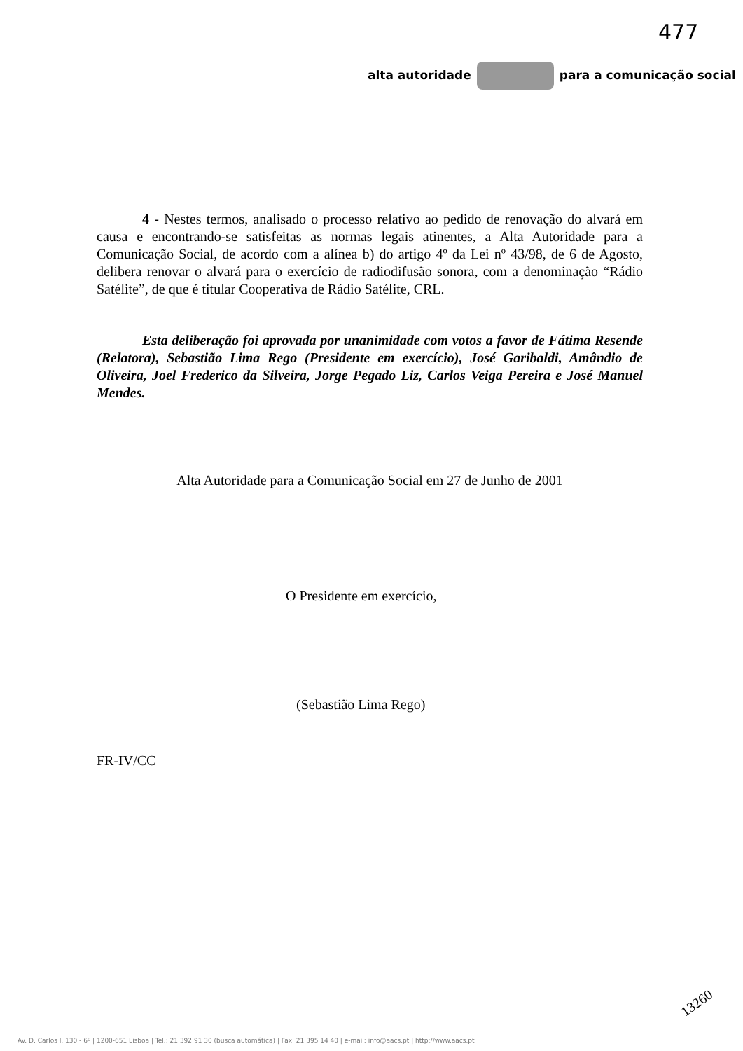477
alta autoridade para a comunicação social
4 - Nestes termos, analisado o processo relativo ao pedido de renovação do alvará em causa e encontrando-se satisfeitas as normas legais atinentes, a Alta Autoridade para a Comunicação Social, de acordo com a alínea b) do artigo 4º da Lei nº 43/98, de 6 de Agosto, delibera renovar o alvará para o exercício de radiodifusão sonora, com a denominação “Rádio Satélite”, de que é titular Cooperativa de Rádio Satélite, CRL.
Esta deliberação foi aprovada por unanimidade com votos a favor de Fátima Resende (Relatora), Sebastião Lima Rego (Presidente em exercício), José Garibaldi, Amândio de Oliveira, Joel Frederico da Silveira, Jorge Pegado Liz, Carlos Veiga Pereira e José Manuel Mendes.
Alta Autoridade para a Comunicação Social em 27 de Junho de 2001
O Presidente em exercício,
(Sebastião Lima Rego)
FR-IV/CC
13260
Av. D. Carlos I, 130 - 6º | 1200-651 Lisboa | Tel.: 21 392 91 30 (busca automática) | Fax: 21 395 14 40 | e-mail: info@aacs.pt | http://www.aacs.pt